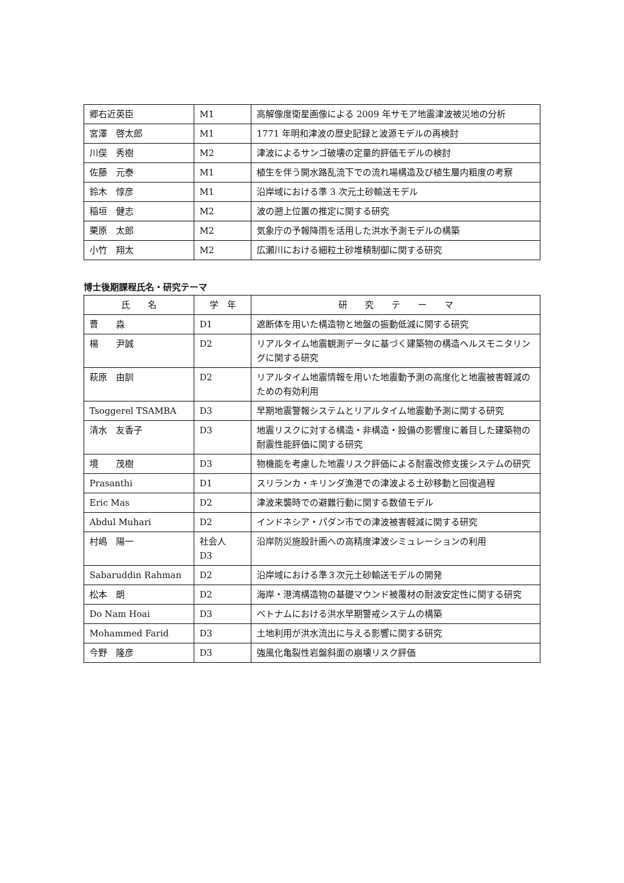| 郷右近英臣 | M1 | 高解像度衛星画像による 2009 年サモア地震津波被災地の分析 |
| 宮澤 啓太郎 | M1 | 1771 年明和津波の歴史記録と波源モデルの再検討 |
| 川俣 秀樹 | M2 | 津波によるサンゴ破壊の定量的評価モデルの検討 |
| 佐藤 元泰 | M1 | 植生を伴う開水路乱流下での流れ場構造及び植生層内粗度の考察 |
| 鈴木 惇彦 | M1 | 沿岸域における準 3 次元土砂輸送モデル |
| 稲垣 健志 | M2 | 波の遡上位置の推定に関する研究 |
| 栗原 太郎 | M2 | 気象庁の予報降雨を活用した洪水予測モデルの構築 |
| 小竹 翔太 | M2 | 広瀬川における細粒土砂堆積制御に関する研究 |
博士後期課程氏名・研究テーマ
| 氏 名 | 学 年 | 研 究 テ ー マ |
| --- | --- | --- |
| 曹 淼 | D1 | 遮断体を用いた構造物と地盤の振動低減に関する研究 |
| 楊 尹誠 | D2 | リアルタイム地震観測データに基づく建築物の構造ヘルスモニタリングに関する研究 |
| 萩原 由訓 | D2 | リアルタイム地震情報を用いた地震動予測の高度化と地震被害軽減のための有効利用 |
| Tsoggerel TSAMBA | D3 | 早期地震警報システムとリアルタイム地震動予測に関する研究 |
| 清水 友香子 | D3 | 地震リスクに対する構造・非構造・設備の影響度に着目した建築物の耐震性能評価に関する研究 |
| 境 茂樹 | D3 | 物機能を考慮した地震リスク評価による耐震改修支援システムの研究 |
| Prasanthi | D1 | スリランカ・キリンダ漁港での津波よる土砂移動と回復過程 |
| Eric Mas | D2 | 津波来襲時での避難行動に関する数値モデル |
| Abdul Muhari | D2 | インドネシア・パダン市での津波被害軽減に関する研究 |
| 村嶋 陽一 | 社会人 D3 | 沿岸防災施設計画への高精度津波シミュレーションの利用 |
| Sabaruddin Rahman | D2 | 沿岸域における準３次元土砂輸送モデルの開発 |
| 松本 朗 | D2 | 海岸・港湾構造物の基礎マウンド被覆材の耐波安定性に関する研究 |
| Do Nam Hoai | D3 | ベトナムにおける洪水早期警戒システムの構築 |
| Mohammed Farid | D3 | 土地利用が洪水流出に与える影響に関する研究 |
| 今野 隆彦 | D3 | 強風化亀裂性岩盤斜面の崩壊リスク評価 |